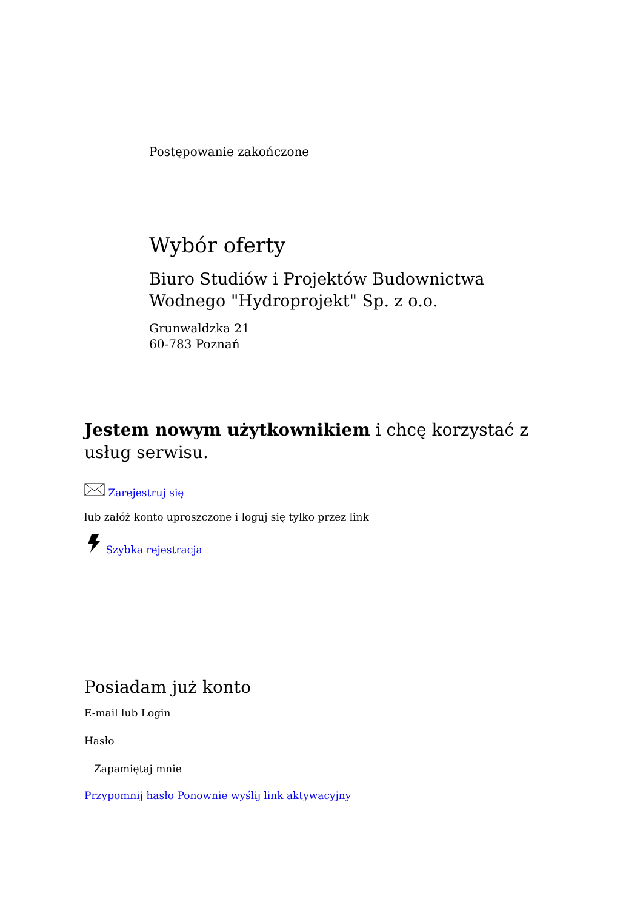Postępowanie zakończone
Wybór oferty
Biuro Studiów i Projektów Budownictwa Wodnego "Hydroprojekt" Sp. z o.o.
Grunwaldzka 21
60-783 Poznań
Jestem nowym użytkownikiem i chcę korzystać z usług serwisu.
Zarejestruj się
lub załóż konto uproszczone i loguj się tylko przez link
Szybka rejestracja
Posiadam już konto
E-mail lub Login
Hasło
Zapamiętaj mnie
Przypomnij hasło Ponownie wyślij link aktywacyjny